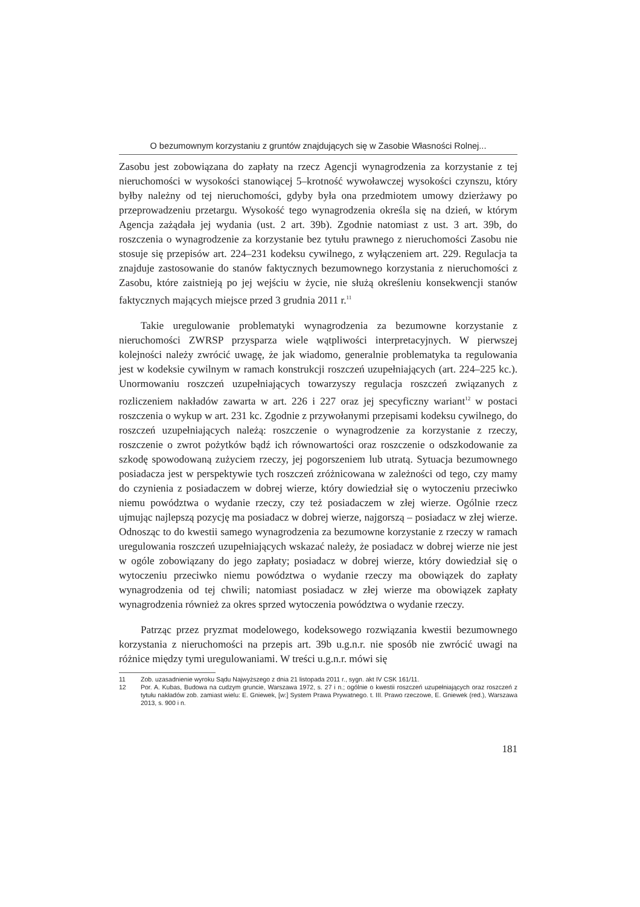O bezumownym korzystaniu z gruntów znajdujących się w Zasobie Własności Rolnej...
Zasobu jest zobowiązana do zapłaty na rzecz Agencji wynagrodzenia za korzystanie z tej nieruchomości w wysokości stanowiącej 5–krotność wywoławczej wysokości czynszu, który byłby należny od tej nieruchomości, gdyby była ona przedmiotem umowy dzierżawy po przeprowadzeniu przetargu. Wysokość tego wynagrodzenia określa się na dzień, w którym Agencja zażądała jej wydania (ust. 2 art. 39b). Zgodnie natomiast z ust. 3 art. 39b, do roszczenia o wynagrodzenie za korzystanie bez tytułu prawnego z nieruchomości Zasobu nie stosuje się przepisów art. 224–231 kodeksu cywilnego, z wyłączeniem art. 229. Regulacja ta znajduje zastosowanie do stanów faktycznych bezumownego korzystania z nieruchomości z Zasobu, które zaistnieją po jej wejściu w życie, nie służą określeniu konsekwencji stanów faktycznych mających miejsce przed 3 grudnia 2011 r.<sup>11</sup>
Takie uregulowanie problematyki wynagrodzenia za bezumowne korzystanie z nieruchomości ZWRSP przysparza wiele wątpliwości interpretacyjnych. W pierwszej kolejności należy zwrócić uwagę, że jak wiadomo, generalnie problematyka ta regulowania jest w kodeksie cywilnym w ramach konstrukcji roszczeń uzupełniających (art. 224–225 kc.). Unormowaniu roszczeń uzupełniających towarzyszy regulacja roszczeń związanych z rozliczeniem nakładów zawarta w art. 226 i 227 oraz jej specyficzny wariant<sup>12</sup> w postaci roszczenia o wykup w art. 231 kc. Zgodnie z przywołanymi przepisami kodeksu cywilnego, do roszczeń uzupełniających należą: roszczenie o wynagrodzenie za korzystanie z rzeczy, roszczenie o zwrot pożytków bądź ich równowartości oraz roszczenie o odszkodowanie za szkodę spowodowaną zużyciem rzeczy, jej pogorszeniem lub utratą. Sytuacja bezumownego posiadacza jest w perspektywie tych roszczeń zróżnicowana w zależności od tego, czy mamy do czynienia z posiadaczem w dobrej wierze, który dowiedział się o wytoczeniu przeciwko niemu powództwa o wydanie rzeczy, czy też posiadaczem w złej wierze. Ogólnie rzecz ujmując najlepszą pozycję ma posiadacz w dobrej wierze, najgorszą – posiadacz w złej wierze. Odnosząc to do kwestii samego wynagrodzenia za bezumowne korzystanie z rzeczy w ramach uregulowania roszczeń uzupełniających wskazać należy, że posiadacz w dobrej wierze nie jest w ogóle zobowiązany do jego zapłaty; posiadacz w dobrej wierze, który dowiedział się o wytoczeniu przeciwko niemu powództwa o wydanie rzeczy ma obowiązek do zapłaty wynagrodzenia od tej chwili; natomiast posiadacz w złej wierze ma obowiązek zapłaty wynagrodzenia również za okres sprzed wytoczenia powództwa o wydanie rzeczy.
Patrząc przez pryzmat modelowego, kodeksowego rozwiązania kwestii bezumownego korzystania z nieruchomości na przepis art. 39b u.g.n.r. nie sposób nie zwrócić uwagi na różnice między tymi uregulowaniami. W treści u.g.n.r. mówi się
11 Zob. uzasadnienie wyroku Sądu Najwyższego z dnia 21 listopada 2011 r., sygn. akt IV CSK 161/11.
12 Por. A. Kubas, Budowa na cudzym gruncie, Warszawa 1972, s. 27 i n.; ogólnie o kwestii roszczeń uzupełniających oraz roszczeń z tytułu nakładów zob. zamiast wielu: E. Gniewek, [w:] System Prawa Prywatnego. t. III. Prawo rzeczowe, E. Gniewek (red.), Warszawa 2013, s. 900 i n.
181